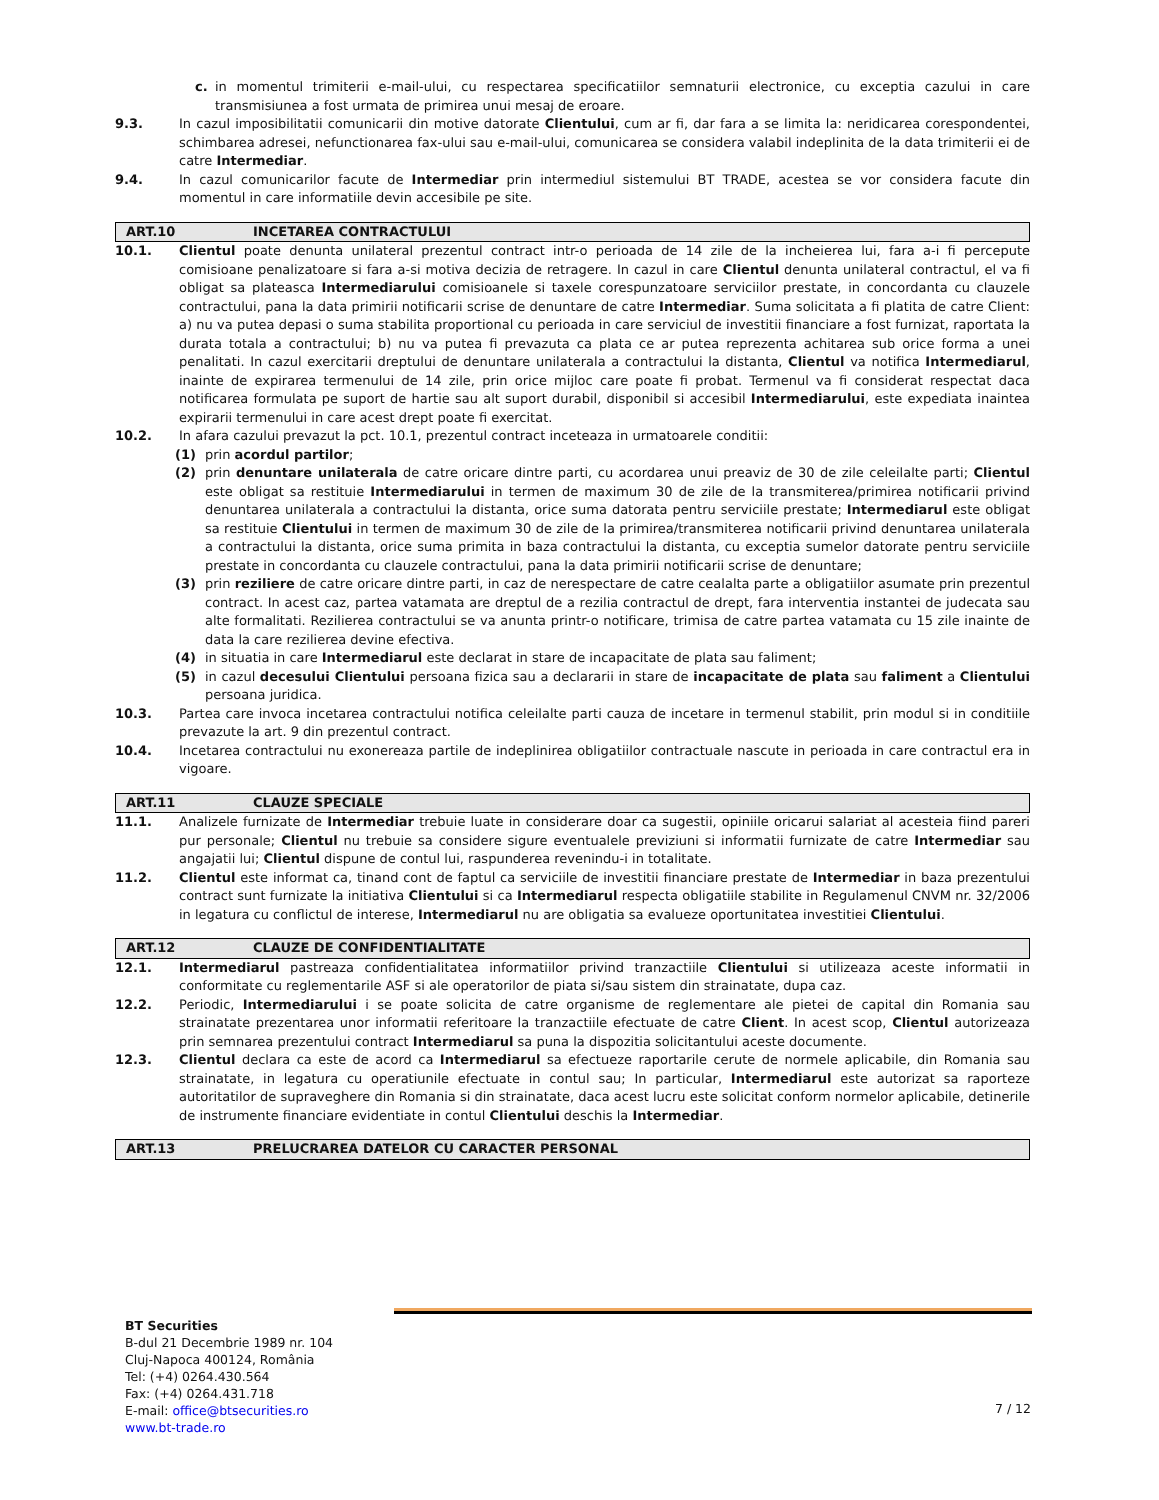c. in momentul trimiterii e-mail-ului, cu respectarea specificatiilor semnaturii electronice, cu exceptia cazului in care transmisiunea a fost urmata de primirea unui mesaj de eroare.
9.3. In cazul imposibilitatii comunicarii din motive datorate Clientului, cum ar fi, dar fara a se limita la: neridicarea corespondentei, schimbarea adresei, nefunctionarea fax-ului sau e-mail-ului, comunicarea se considera valabil indeplinita de la data trimiterii ei de catre Intermediar.
9.4. In cazul comunicarilor facute de Intermediar prin intermediul sistemului BT TRADE, acestea se vor considera facute din momentul in care informatiile devin accesibile pe site.
ART.10 INCETAREA CONTRACTULUI
10.1. Clientul poate denunta unilateral prezentul contract intr-o perioada de 14 zile de la incheierea lui, fara a-i fi percepute comisioane penalizatoare si fara a-si motiva decizia de retragere. In cazul in care Clientul denunta unilateral contractul, el va fi obligat sa plateasca Intermediarului comisioanele si taxele corespunzatoare serviciilor prestate, in concordanta cu clauzele contractului, pana la data primirii notificarii scrise de denuntare de catre Intermediar. Suma solicitata a fi platita de catre Client: a) nu va putea depasi o suma stabilita proportional cu perioada in care serviciul de investitii financiare a fost furnizat, raportata la durata totala a contractului; b) nu va putea fi prevazuta ca plata ce ar putea reprezenta achitarea sub orice forma a unei penalitati. In cazul exercitarii dreptului de denuntare unilaterala a contractului la distanta, Clientul va notifica Intermediarul, inainte de expirarea termenului de 14 zile, prin orice mijloc care poate fi probat. Termenul va fi considerat respectat daca notificarea formulata pe suport de hartie sau alt suport durabil, disponibil si accesibil Intermediarului, este expediata inaintea expirarii termenului in care acest drept poate fi exercitat.
10.2. In afara cazului prevazut la pct. 10.1, prezentul contract inceteaza in urmatoarele conditii:
(1) prin acordul partilor;
(2) prin denuntare unilaterala de catre oricare dintre parti, cu acordarea unui preaviz de 30 de zile celeilalte parti; Clientul este obligat sa restituie Intermediarului in termen de maximum 30 de zile de la transmiterea/primirea notificarii privind denuntarea unilaterala a contractului la distanta, orice suma datorata pentru serviciile prestate; Intermediarul este obligat sa restituie Clientului in termen de maximum 30 de zile de la primirea/transmiterea notificarii privind denuntarea unilaterala a contractului la distanta, orice suma primita in baza contractului la distanta, cu exceptia sumelor datorate pentru serviciile prestate in concordanta cu clauzele contractului, pana la data primirii notificarii scrise de denuntare;
(3) prin reziliere de catre oricare dintre parti, in caz de nerespectare de catre cealalta parte a obligatiilor asumate prin prezentul contract. In acest caz, partea vatamata are dreptul de a rezilia contractul de drept, fara interventia instantei de judecata sau alte formalitati. Rezilierea contractului se va anunta printr-o notificare, trimisa de catre partea vatamata cu 15 zile inainte de data la care rezilierea devine efectiva.
(4) in situatia in care Intermediarul este declarat in stare de incapacitate de plata sau faliment;
(5) in cazul decesului Clientului persoana fizica sau a declararii in stare de incapacitate de plata sau faliment a Clientului persoana juridica.
10.3. Partea care invoca incetarea contractului notifica celeilalte parti cauza de incetare in termenul stabilit, prin modul si in conditiile prevazute la art. 9 din prezentul contract.
10.4. Incetarea contractului nu exonereaza partile de indeplinirea obligatiilor contractuale nascute in perioada in care contractul era in vigoare.
ART.11 CLAUZE SPECIALE
11.1. Analizele furnizate de Intermediar trebuie luate in considerare doar ca sugestii, opiniile oricarui salariat al acesteia fiind pareri pur personale; Clientul nu trebuie sa considere sigure eventualele previziuni si informatii furnizate de catre Intermediar sau angajatii lui; Clientul dispune de contul lui, raspunderea revenindu-i in totalitate.
11.2. Clientul este informat ca, tinand cont de faptul ca serviciile de investitii financiare prestate de Intermediar in baza prezentului contract sunt furnizate la initiativa Clientului si ca Intermediarul respecta obligatiile stabilite in Regulamenul CNVM nr. 32/2006 in legatura cu conflictul de interese, Intermediarul nu are obligatia sa evalueze oportunitatea investitiei Clientului.
ART.12 CLAUZE DE CONFIDENTIALITATE
12.1. Intermediarul pastreaza confidentialitatea informatiilor privind tranzactiile Clientului si utilizeaza aceste informatii in conformitate cu reglementarile ASF si ale operatorilor de piata si/sau sistem din strainatate, dupa caz.
12.2. Periodic, Intermediarului i se poate solicita de catre organisme de reglementare ale pietei de capital din Romania sau strainatate prezentarea unor informatii referitoare la tranzactiile efectuate de catre Client. In acest scop, Clientul autorizeaza prin semnarea prezentului contract Intermediarul sa puna la dispozitia solicitantului aceste documente.
12.3. Clientul declara ca este de acord ca Intermediarul sa efectueze raportarile cerute de normele aplicabile, din Romania sau strainatate, in legatura cu operatiunile efectuate in contul sau; In particular, Intermediarul este autorizat sa raporteze autoritatilor de supraveghere din Romania si din strainatate, daca acest lucru este solicitat conform normelor aplicabile, detinerile de instrumente financiare evidentiate in contul Clientului deschis la Intermediar.
ART.13 PRELUCRAREA DATELOR CU CARACTER PERSONAL
BT Securities
B-dul 21 Decembrie 1989 nr. 104
Cluj-Napoca 400124, România
Tel: (+4) 0264.430.564
Fax: (+4) 0264.431.718
E-mail: office@btsecurities.ro
www.bt-trade.ro
7 / 12